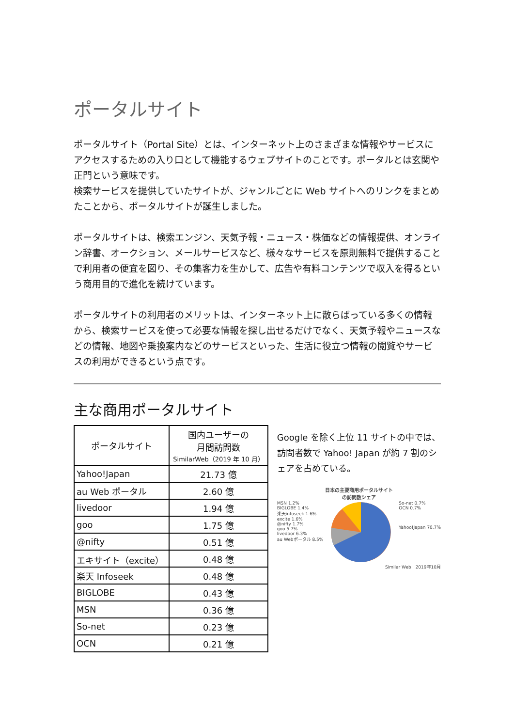ポータルサイト
ポータルサイト（Portal Site）とは、インターネット上のさまざまな情報やサービスにアクセスするための入り口として機能するウェブサイトのことです。ポータルとは玄関や正門という意味です。
検索サービスを提供していたサイトが、ジャンルごとに Web サイトへのリンクをまとめたことから、ポータルサイトが誕生しました。
ポータルサイトは、検索エンジン、天気予報・ニュース・株価などの情報提供、オンライン辞書、オークション、メールサービスなど、様々なサービスを原則無料で提供することで利用者の便宜を図り、その集客力を生かして、広告や有料コンテンツで収入を得るという商用目的で進化を続けています。
ポータルサイトの利用者のメリットは、インターネット上に散らばっている多くの情報から、検索サービスを使って必要な情報を探し出せるだけでなく、天気予報やニュースなどの情報、地図や乗換案内などのサービスといった、生活に役立つ情報の閲覧やサービスの利用ができるという点です。
主な商用ポータルサイト
| ポータルサイト | 国内ユーザーの 月間訪問数 SimilarWeb（2019 年 10 月） |
| --- | --- |
| Yahoo!Japan | 21.73 億 |
| au Web ポータル | 2.60 億 |
| livedoor | 1.94 億 |
| goo | 1.75 億 |
| @nifty | 0.51 億 |
| エキサイト（excite） | 0.48 億 |
| 楽天 Infoseek | 0.48 億 |
| BIGLOBE | 0.43 億 |
| MSN | 0.36 億 |
| So-net | 0.23 億 |
| OCN | 0.21 億 |
Google を除く上位 11 サイトの中では、訪問者数で Yahoo! Japan が約 7 割のシェアを占めている。
日本の主要商用ポータルサイト
の訪問数シェア
MSN 1.2%
BIGLOBE 1.4%
楽天infoseek 1.6%
excite 1.6%
@nifty 1.7%
goo 5.7%
livedoor 6.3%
au Webポータル 8.5%
So-net 0.7%
OCN 0.7%
Yahoo!Japan 70.7%
Similar Web　2019年10月